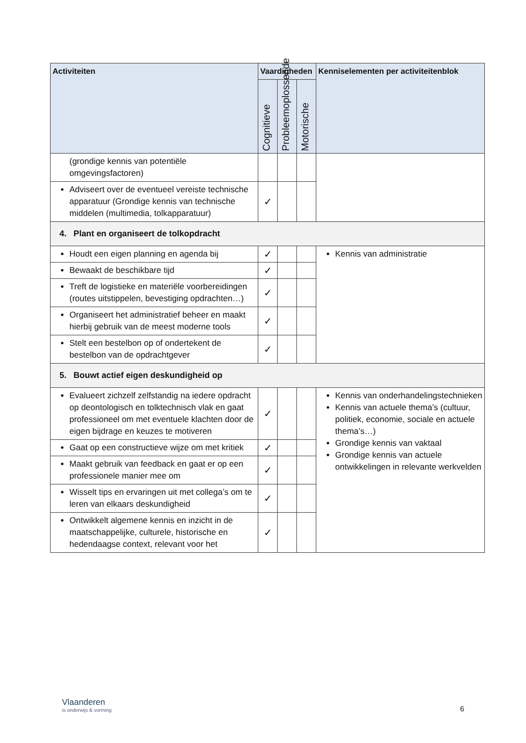| Activiteiten | Vaardigheden | | | Kenniselementen per activiteitenblok |
| --- | --- | --- | --- | --- |
| | Cognitieve | Probleemoplossende | Motorische | |
| (grondige kennis van potentiële omgevingsfactoren) | | | | |
| Adviseert over de eventueel vereiste technische apparatuur (Grondige kennis van technische middelen (multimedia, tolkapparatuur) | ✓ | | | |
| 4. Plant en organiseert de tolkopdracht | | | | |
| Houdt een eigen planning en agenda bij | ✓ | | | Kennis van administratie |
| Bewaakt de beschikbare tijd | ✓ | | | |
| Treft de logistieke en materiële voorbereidingen (routes uitstippelen, bevestiging opdrachten…) | ✓ | | | |
| Organiseert het administratief beheer en maakt hierbij gebruik van de meest moderne tools | ✓ | | | |
| Stelt een bestelbon op of ondertekent de bestelbon van de opdrachtgever | ✓ | | | |
| 5. Bouwt actief eigen deskundigheid op | | | | |
| Evalueert zichzelf zelfstandig na iedere opdracht op deontologisch en tolktechnisch vlak en gaat professioneel om met eventuele klachten door de eigen bijdrage en keuzes te motiveren | ✓ | | | Kennis van onderhandelingstechnieken Kennis van actuele thema’s (cultuur, politiek, economie, sociale en actuele thema’s…) Grondige kennis van vaktaal Grondige kennis van actuele ontwikkelingen in relevante werkvelden |
| Gaat op een constructieve wijze om met kritiek | ✓ | | | |
| Maakt gebruik van feedback en gaat er op een professionele manier mee om | ✓ | | | |
| Wisselt tips en ervaringen uit met collega’s om te leren van elkaars deskundigheid | ✓ | | | |
| Ontwikkelt algemene kennis en inzicht in de maatschappelijke, culturele, historische en hedendaagse context, relevant voor het | ✓ | | | |
Vlaanderen
is onderwijs & vorming
6